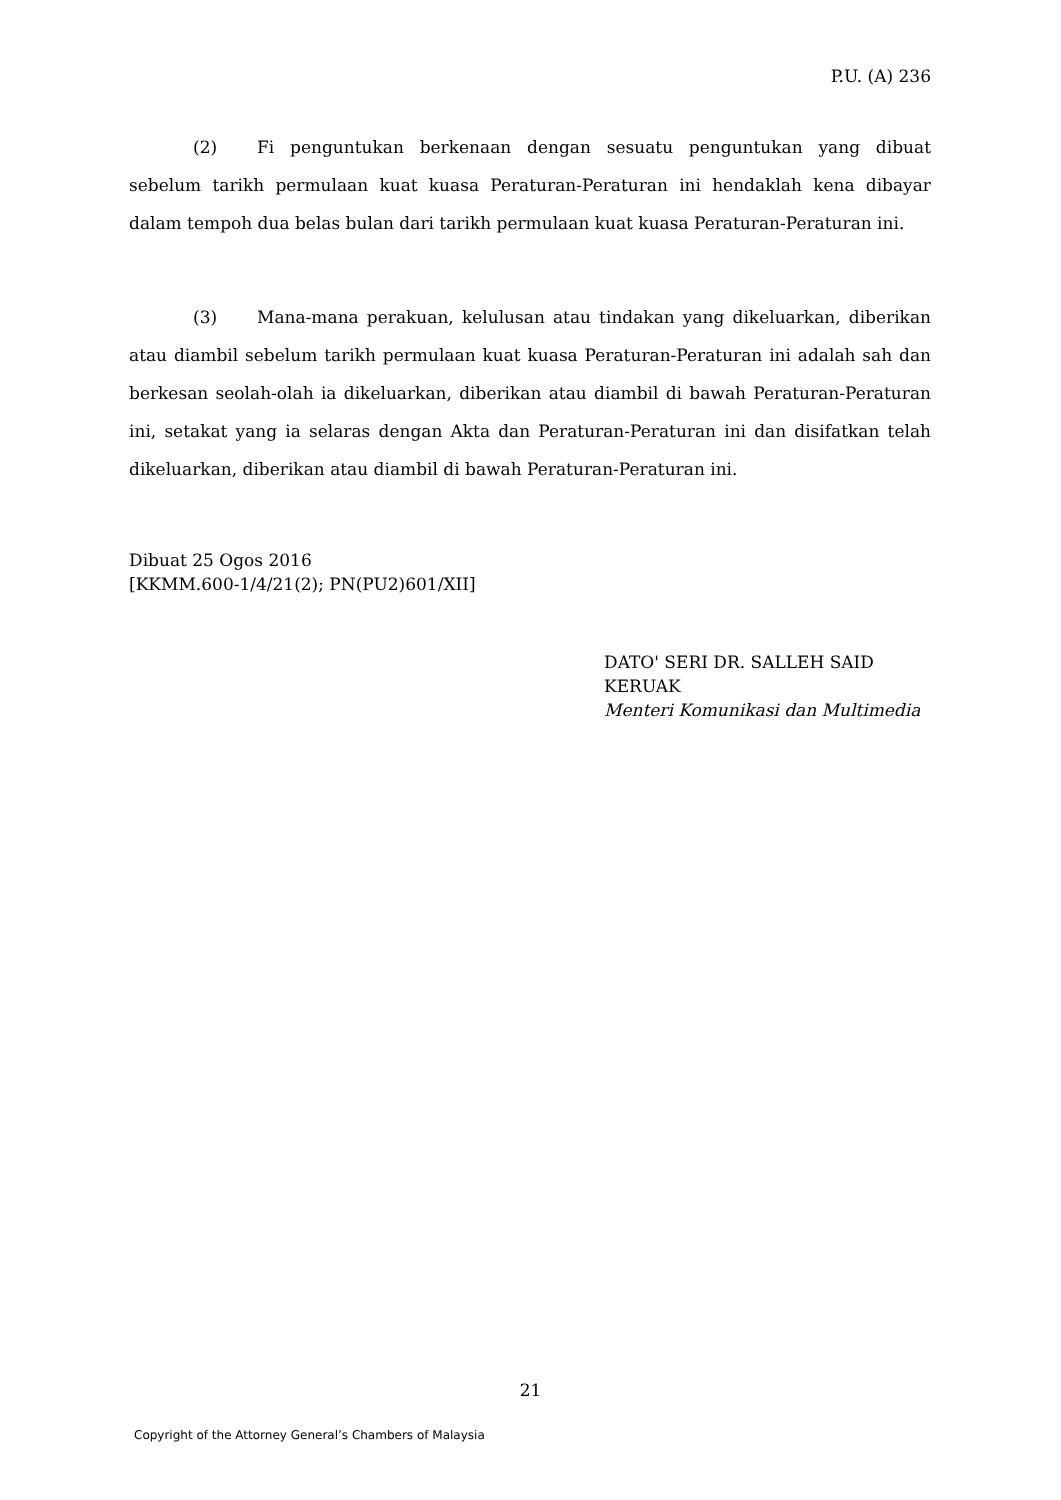P.U. (A) 236
(2) Fi penguntukan berkenaan dengan sesuatu penguntukan yang dibuat sebelum tarikh permulaan kuat kuasa Peraturan-Peraturan ini hendaklah kena dibayar dalam tempoh dua belas bulan dari tarikh permulaan kuat kuasa Peraturan-Peraturan ini.
(3) Mana-mana perakuan, kelulusan atau tindakan yang dikeluarkan, diberikan atau diambil sebelum tarikh permulaan kuat kuasa Peraturan-Peraturan ini adalah sah dan berkesan seolah-olah ia dikeluarkan, diberikan atau diambil di bawah Peraturan-Peraturan ini, setakat yang ia selaras dengan Akta dan Peraturan-Peraturan ini dan disifatkan telah dikeluarkan, diberikan atau diambil di bawah Peraturan-Peraturan ini.
Dibuat 25 Ogos 2016
[KKMM.600-1/4/21(2); PN(PU2)601/XII]
DATO' SERI DR. SALLEH SAID KERUAK
Menteri Komunikasi dan Multimedia
21
Copyright of the Attorney General’s Chambers of Malaysia